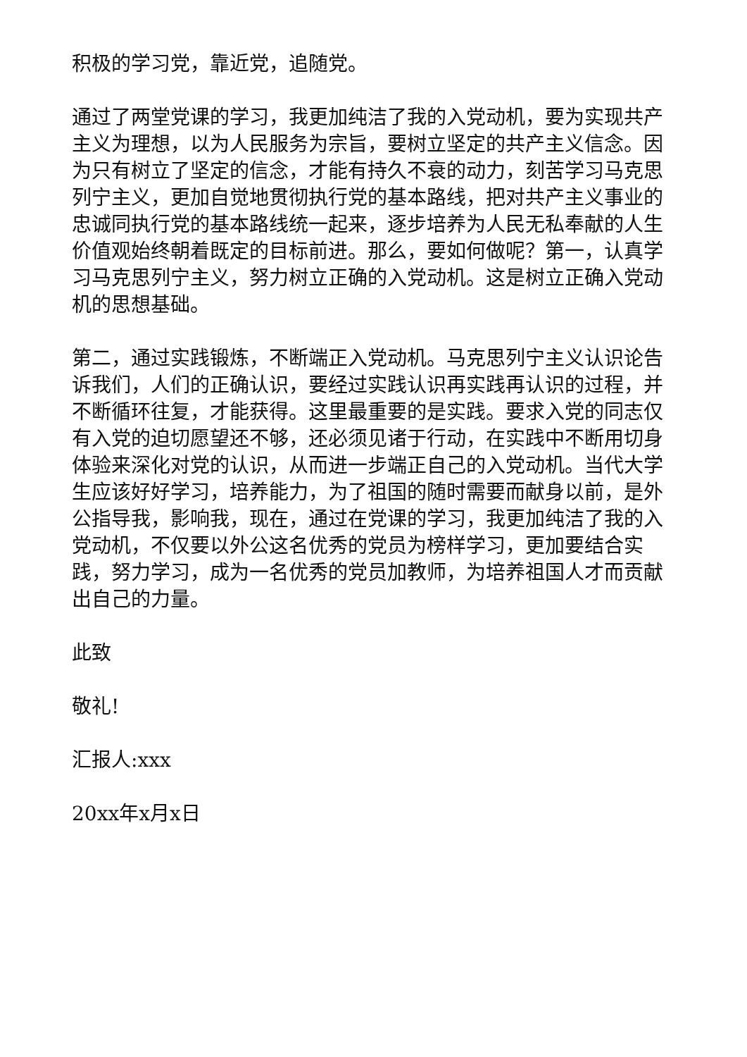积极的学习党，靠近党，追随党。
通过了两堂党课的学习，我更加纯洁了我的入党动机，要为实现共产主义为理想，以为人民服务为宗旨，要树立坚定的共产主义信念。因为只有树立了坚定的信念，才能有持久不衰的动力，刻苦学习马克思列宁主义，更加自觉地贯彻执行党的基本路线，把对共产主义事业的忠诚同执行党的基本路线统一起来，逐步培养为人民无私奉献的人生价值观始终朝着既定的目标前进。那么，要如何做呢？第一，认真学习马克思列宁主义，努力树立正确的入党动机。这是树立正确入党动机的思想基础。
第二，通过实践锻炼，不断端正入党动机。马克思列宁主义认识论告诉我们，人们的正确认识，要经过实践认识再实践再认识的过程，并不断循环往复，才能获得。这里最重要的是实践。要求入党的同志仅有入党的迫切愿望还不够，还必须见诸于行动，在实践中不断用切身体验来深化对党的认识，从而进一步端正自己的入党动机。当代大学生应该好好学习，培养能力，为了祖国的随时需要而献身以前，是外公指导我，影响我，现在，通过在党课的学习，我更加纯洁了我的入党动机，不仅要以外公这名优秀的党员为榜样学习，更加要结合实践，努力学习，成为一名优秀的党员加教师，为培养祖国人才而贡献出自己的力量。
此致
敬礼!
汇报人:xxx
20xx年x月x日